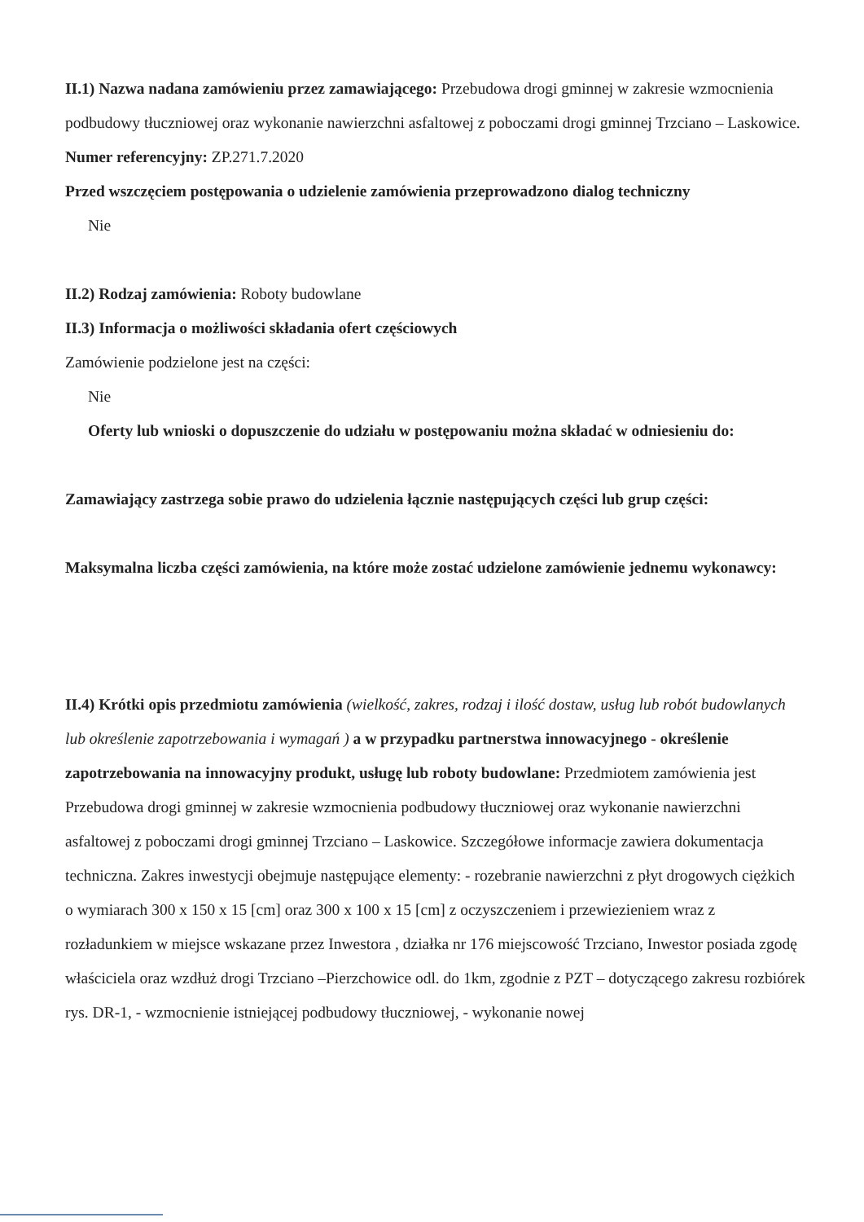II.1) Nazwa nadana zamówieniu przez zamawiającego: Przebudowa drogi gminnej w zakresie wzmocnienia podbudowy tłuczniowej oraz wykonanie nawierzchni asfaltowej z poboczami drogi gminnej Trzciano – Laskowice.
Numer referencyjny: ZP.271.7.2020
Przed wszczęciem postępowania o udzielenie zamówienia przeprowadzono dialog techniczny
Nie
II.2) Rodzaj zamówienia: Roboty budowlane
II.3) Informacja o możliwości składania ofert częściowych
Zamówienie podzielone jest na części:
Nie
Oferty lub wnioski o dopuszczenie do udziału w postępowaniu można składać w odniesieniu do:
Zamawiający zastrzega sobie prawo do udzielenia łącznie następujących części lub grup części:
Maksymalna liczba części zamówienia, na które może zostać udzielone zamówienie jednemu wykonawcy:
II.4) Krótki opis przedmiotu zamówienia (wielkość, zakres, rodzaj i ilość dostaw, usług lub robót budowlanych lub określenie zapotrzebowania i wymagań ) a w przypadku partnerstwa innowacyjnego - określenie zapotrzebowania na innowacyjny produkt, usługę lub roboty budowlane: Przedmiotem zamówienia jest Przebudowa drogi gminnej w zakresie wzmocnienia podbudowy tłuczniowej oraz wykonanie nawierzchni asfaltowej z poboczami drogi gminnej Trzciano – Laskowice. Szczegółowe informacje zawiera dokumentacja techniczna. Zakres inwestycji obejmuje następujące elementy: - rozebranie nawierzchni z płyt drogowych ciężkich o wymiarach 300 x 150 x 15 [cm] oraz 300 x 100 x 15 [cm] z oczyszczeniem i przewiezieniem wraz z rozładunkiem w miejsce wskazane przez Inwestora , działka nr 176 miejscowość Trzciano, Inwestor posiada zgodę właściciela oraz wzdłuż drogi Trzciano –Pierzchowice odl. do 1km, zgodnie z PZT – dotyczącego zakresu rozbiórek rys. DR-1, - wzmocnienie istniejącej podbudowy tłuczniowej, - wykonanie nowej